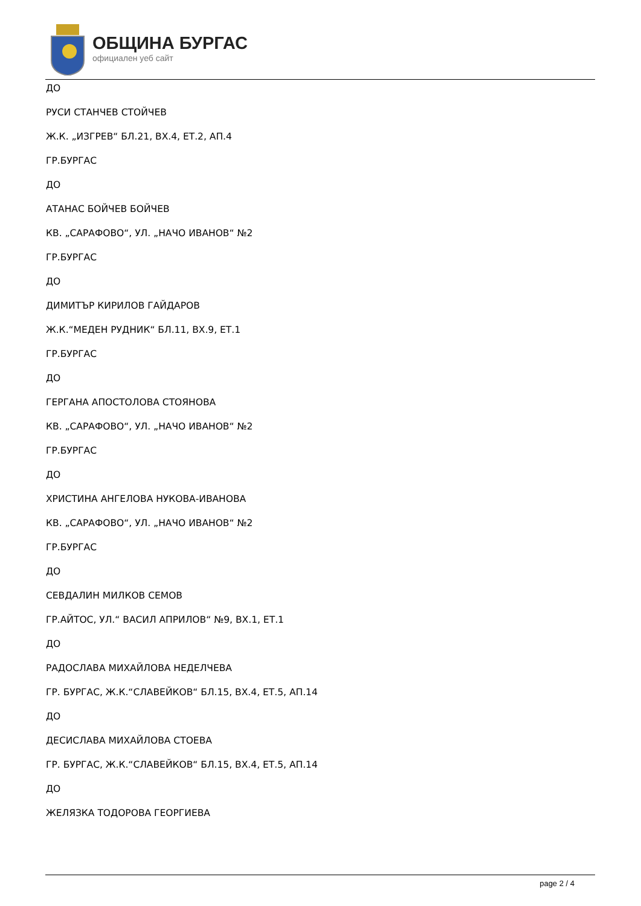ОБЩИНА БУРГАС
официален уеб сайт
ДО
РУСИ СТАНЧЕВ СТОЙЧЕВ
Ж.К. „ИЗГРЕВ“ БЛ.21, ВХ.4, ЕТ.2, АП.4
ГР.БУРГАС
ДО
АТАНАС БОЙЧЕВ БОЙЧЕВ
КВ. „САРАФОВО“, УЛ. „НАЧО ИВАНОВ“ №2
ГР.БУРГАС
ДО
ДИМИТЪР КИРИЛОВ ГАЙДАРОВ
Ж.К.“МЕДЕН РУДНИК“ БЛ.11, ВХ.9, ЕТ.1
ГР.БУРГАС
ДО
ГЕРГАНА АПОСТОЛОВА СТОЯНОВА
КВ. „САРАФОВО“, УЛ. „НАЧО ИВАНОВ“ №2
ГР.БУРГАС
ДО
ХРИСТИНА АНГЕЛОВА НУКОВА-ИВАНОВА
КВ. „САРАФОВО“, УЛ. „НАЧО ИВАНОВ“ №2
ГР.БУРГАС
ДО
СЕВДАЛИН МИЛКОВ СЕМОВ
ГР.АЙТОС, УЛ.“ ВАСИЛ АПРИЛОВ“ №9, ВХ.1, ЕТ.1
ДО
РАДОСЛАВА МИХАЙЛОВА НЕДЕЛЧЕВА
ГР. БУРГАС, Ж.К.“СЛАВЕЙКОВ“ БЛ.15, ВХ.4, ЕТ.5, АП.14
ДО
ДЕСИСЛАВА МИХАЙЛОВА СТОЕВА
ГР. БУРГАС, Ж.К.“СЛАВЕЙКОВ“ БЛ.15, ВХ.4, ЕТ.5, АП.14
ДО
ЖЕЛЯЗКА ТОДОРОВА ГЕОРГИЕВА
page 2 / 4